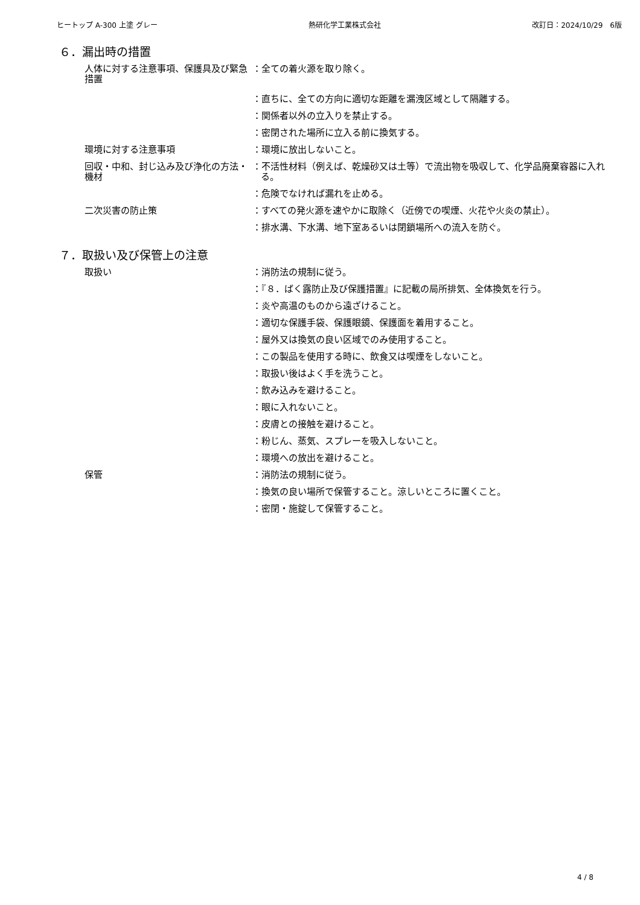ヒートップ A-300 上塗 グレー 熱研化学工業株式会社 改訂日：2024/10/29　6版
６．漏出時の措置
人体に対する注意事項、保護具及び緊急措置
：全ての着火源を取り除く。
：直ちに、全ての方向に適切な距離を漏洩区域として隔離する。
：関係者以外の立入りを禁止する。
：密閉された場所に立入る前に換気する。
環境に対する注意事項 ：環境に放出しないこと。
回収・中和、封じ込み及び浄化の方法・機材
：不活性材料（例えば、乾燥砂又は土等）で流出物を吸収して、化学品廃棄容器に入れる。
：危険でなければ漏れを止める。
二次災害の防止策 ：すべての発火源を速やかに取除く（近傍での喫煙、火花や火炎の禁止）。
：排水溝、下水溝、地下室あるいは閉鎖場所への流入を防ぐ。
７．取扱い及び保管上の注意
取扱い ：消防法の規制に従う。
：『８．ばく露防止及び保護措置』に記載の局所排気、全体換気を行う。
：炎や高温のものから遠ざけること。
：適切な保護手袋、保護眼鏡、保護面を着用すること。
：屋外又は換気の良い区域でのみ使用すること。
：この製品を使用する時に、飲食又は喫煙をしないこと。
：取扱い後はよく手を洗うこと。
：飲み込みを避けること。
：眼に入れないこと。
：皮膚との接触を避けること。
：粉じん、蒸気、スプレーを吸入しないこと。
：環境への放出を避けること。
保管 ：消防法の規制に従う。
：換気の良い場所で保管すること。涼しいところに置くこと。
：密閉・施錠して保管すること。
4 / 8